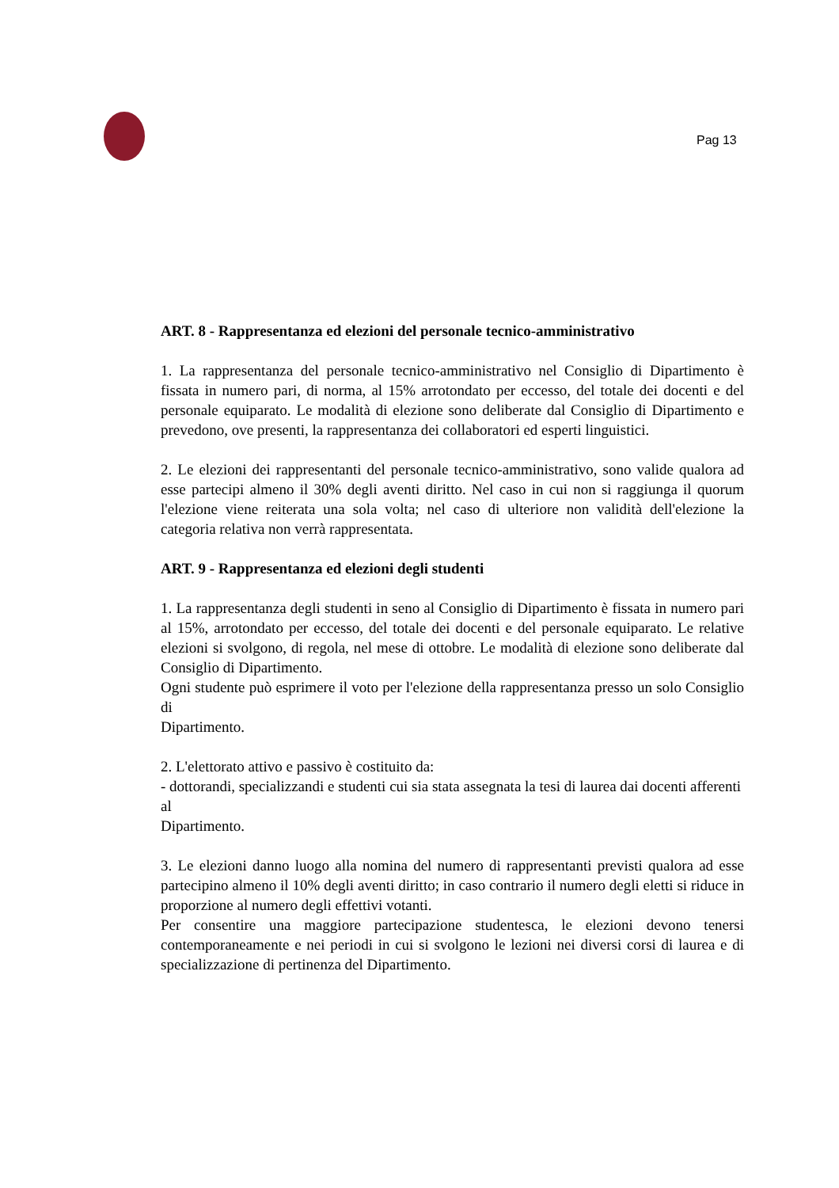Pag 13
ART. 8 - Rappresentanza ed elezioni del personale tecnico-amministrativo
1. La rappresentanza del personale tecnico-amministrativo nel Consiglio di Dipartimento è fissata in numero pari, di norma, al 15% arrotondato per eccesso, del totale dei docenti e del personale equiparato. Le modalità di elezione sono deliberate dal Consiglio di Dipartimento e prevedono, ove presenti, la rappresentanza dei collaboratori ed esperti linguistici.
2. Le elezioni dei rappresentanti del personale tecnico-amministrativo, sono valide qualora ad esse partecipi almeno il 30% degli aventi diritto. Nel caso in cui non si raggiunga il quorum l'elezione viene reiterata una sola volta; nel caso di ulteriore non validità dell'elezione la categoria relativa non verrà rappresentata.
ART. 9 - Rappresentanza ed elezioni degli studenti
1. La rappresentanza degli studenti in seno al Consiglio di Dipartimento è fissata in numero pari al 15%, arrotondato per eccesso, del totale dei docenti e del personale equiparato. Le relative elezioni si svolgono, di regola, nel mese di ottobre. Le modalità di elezione sono deliberate dal Consiglio di Dipartimento.
Ogni studente può esprimere il voto per l'elezione della rappresentanza presso un solo Consiglio di
Dipartimento.
2. L'elettorato attivo e passivo è costituito da:
- dottorandi, specializzandi e studenti cui sia stata assegnata la tesi di laurea dai docenti afferenti al
Dipartimento.
3. Le elezioni danno luogo alla nomina del numero di rappresentanti previsti qualora ad esse partecipino almeno il 10% degli aventi diritto; in caso contrario il numero degli eletti si riduce in proporzione al numero degli effettivi votanti.
Per consentire una maggiore partecipazione studentesca, le elezioni devono tenersi contemporaneamente e nei periodi in cui si svolgono le lezioni nei diversi corsi di laurea e di specializzazione di pertinenza del Dipartimento.